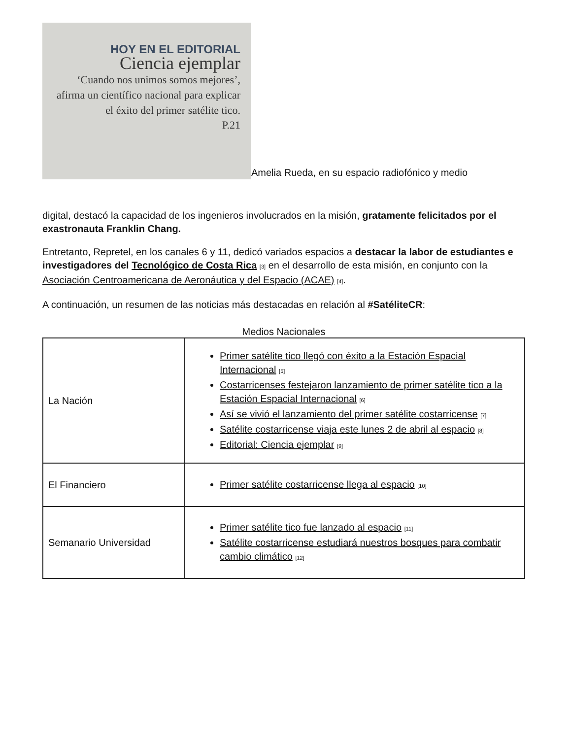HOY EN EL EDITORIAL
Ciencia ejemplar
‘Cuando nos unimos somos mejores’, afirma un científico nacional para explicar el éxito del primer satélite tico.
P.21 Amelia Rueda, en su espacio radiofónico y medio
digital, destacó la capacidad de los ingenieros involucrados en la misión, gratamente felicitados por el exastronauta Franklin Chang.
Entretanto, Repretel, en los canales 6 y 11, dedicó variados espacios a destacar la labor de estudiantes e investigadores del Tecnológico de Costa Rica <sup>[3]</sup> en el desarrollo de esta misión, en conjunto con la Asociación Centroamericana de Aeronáutica y del Espacio (ACAE) <sup>[4]</sup>.
A continuación, un resumen de las noticias más destacadas en relación al #SatéliteCR:
Medios Nacionales
| La Nación | Primer satélite tico llegó con éxito a la Estación Espacial Internacional <sup>[5]</sup> Costarricenses festejaron lanzamiento de primer satélite tico a la Estación Espacial Internacional <sup>[6]</sup> Así se vivió el lanzamiento del primer satélite costarricense <sup>[7]</sup> Satélite costarricense viaja este lunes 2 de abril al espacio <sup>[8]</sup> Editorial: Ciencia ejemplar <sup>[9]</sup> |
| El Financiero | Primer satélite costarricense llega al espacio <sup>[10]</sup> |
| Semanario Universidad | Primer satélite tico fue lanzado al espacio <sup>[11]</sup> Satélite costarricense estudiará nuestros bosques para combatir cambio climático <sup>[12]</sup> |